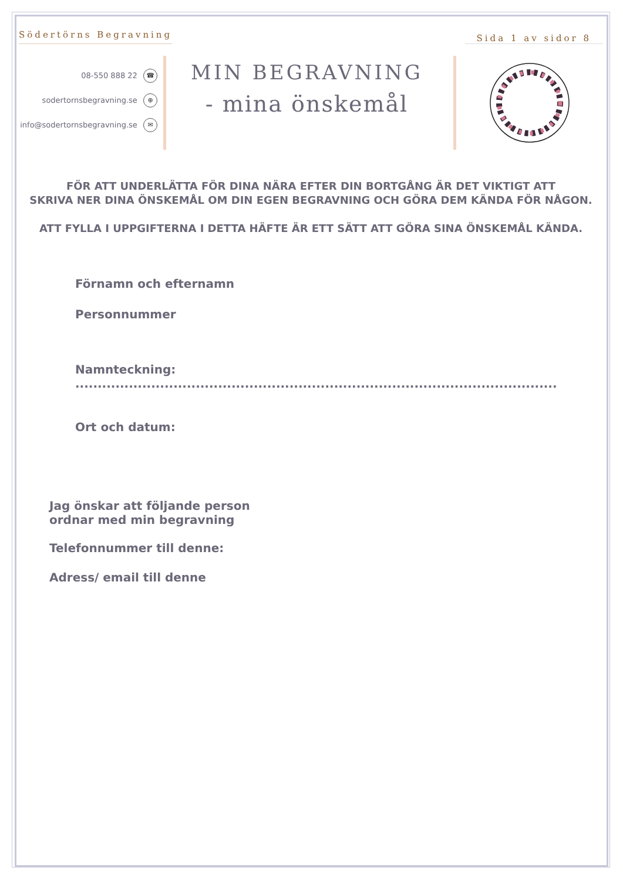Södertörns Begravning
Sida 1 av sidor 8
08-550 888 22 ☎
sodertornsbegravning.se ⊕
info@sodertornsbegravning.se ✉
MIN BEGRAVNING
- mina önskemål
FÖR ATT UNDERLÄTTA FÖR DINA NÄRA EFTER DIN BORTGÅNG ÄR DET VIKTIGT ATT
SKRIVA NER DINA ÖNSKEMÅL OM DIN EGEN BEGRAVNING OCH GÖRA DEM KÄNDA FÖR NÅGON.
ATT FYLLA I UPPGIFTERNA I DETTA HÄFTE ÄR ETT SÄTT ATT GÖRA SINA ÖNSKEMÅL KÄNDA.
Förnamn och efternamn
Personnummer
Namnteckning: ............................................................................................................
Ort och datum:
Jag önskar att följande person
ordnar med min begravning
Telefonnummer till denne:
Adress/ email till denne